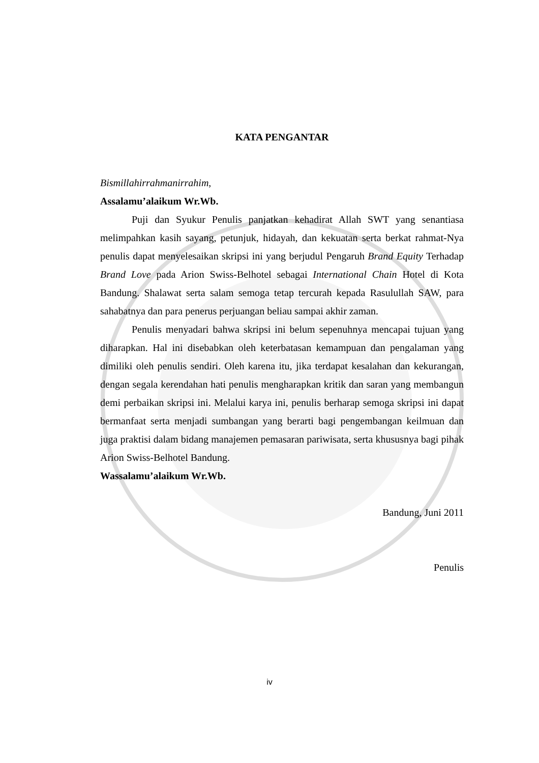KATA PENGANTAR
Bismillahirrahmanirrahim,
Assalamu’alaikum Wr.Wb.
Puji dan Syukur Penulis panjatkan kehadirat Allah SWT yang senantiasa melimpahkan kasih sayang, petunjuk, hidayah, dan kekuatan serta berkat rahmat-Nya penulis dapat menyelesaikan skripsi ini yang berjudul Pengaruh Brand Equity Terhadap Brand Love pada Arion Swiss-Belhotel sebagai International Chain Hotel di Kota Bandung. Shalawat serta salam semoga tetap tercurah kepada Rasulullah SAW, para sahabatnya dan para penerus perjuangan beliau sampai akhir zaman.
Penulis menyadari bahwa skripsi ini belum sepenuhnya mencapai tujuan yang diharapkan. Hal ini disebabkan oleh keterbatasan kemampuan dan pengalaman yang dimiliki oleh penulis sendiri. Oleh karena itu, jika terdapat kesalahan dan kekurangan, dengan segala kerendahan hati penulis mengharapkan kritik dan saran yang membangun demi perbaikan skripsi ini. Melalui karya ini, penulis berharap semoga skripsi ini dapat bermanfaat serta menjadi sumbangan yang berarti bagi pengembangan keilmuan dan juga praktisi dalam bidang manajemen pemasaran pariwisata, serta khususnya bagi pihak Arion Swiss-Belhotel Bandung.
Wassalamu’alaikum Wr.Wb.
Bandung, Juni 2011
Penulis
iv